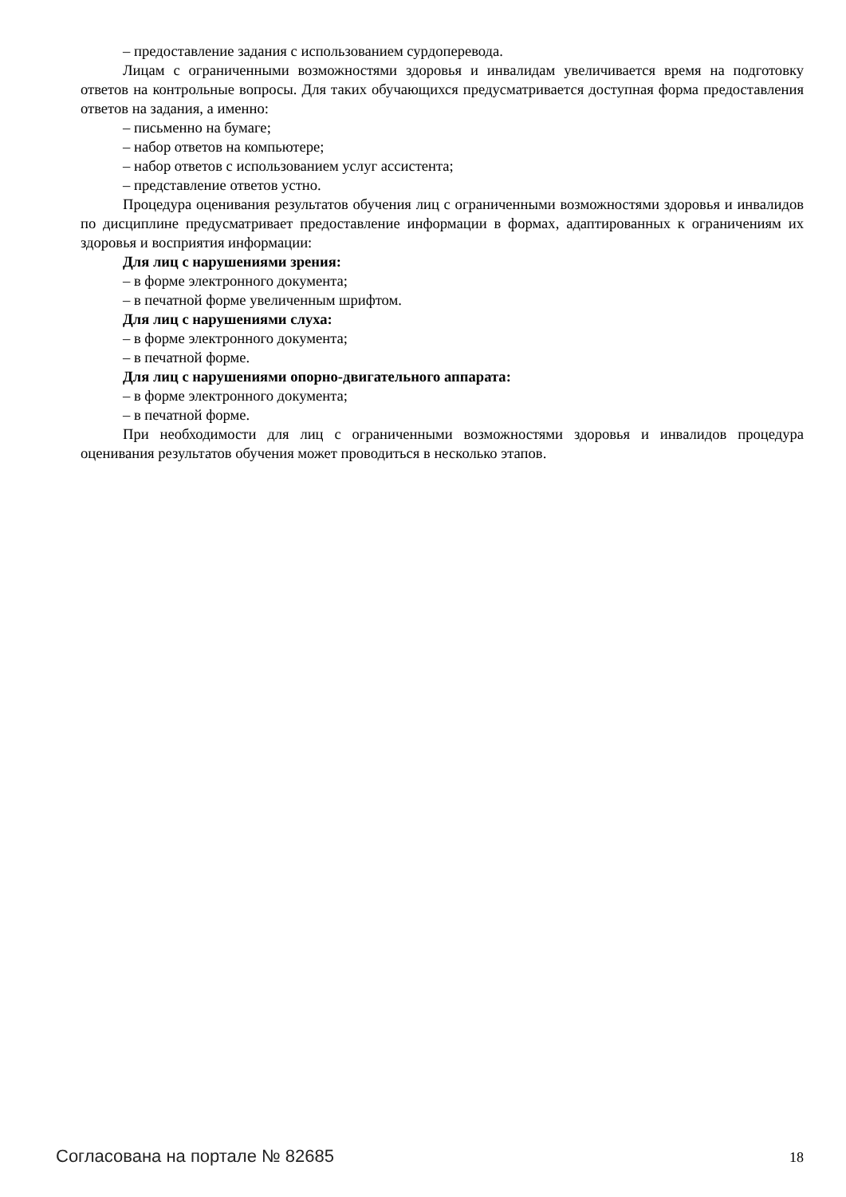– предоставление задания с использованием сурдоперевода.
Лицам с ограниченными возможностями здоровья и инвалидам увеличивается время на подготовку ответов на контрольные вопросы. Для таких обучающихся предусматривается доступная форма предоставления ответов на задания, а именно:
– письменно на бумаге;
– набор ответов на компьютере;
– набор ответов с использованием услуг ассистента;
– представление ответов устно.
Процедура оценивания результатов обучения лиц с ограниченными возможностями здоровья и инвалидов по дисциплине предусматривает предоставление информации в формах, адаптированных к ограничениям их здоровья и восприятия информации:
Для лиц с нарушениями зрения:
– в форме электронного документа;
– в печатной форме увеличенным шрифтом.
Для лиц с нарушениями слуха:
– в форме электронного документа;
– в печатной форме.
Для лиц с нарушениями опорно-двигательного аппарата:
– в форме электронного документа;
– в печатной форме.
При необходимости для лиц с ограниченными возможностями здоровья и инвалидов процедура оценивания результатов обучения может проводиться в несколько этапов.
Согласована на портале № 82685 18